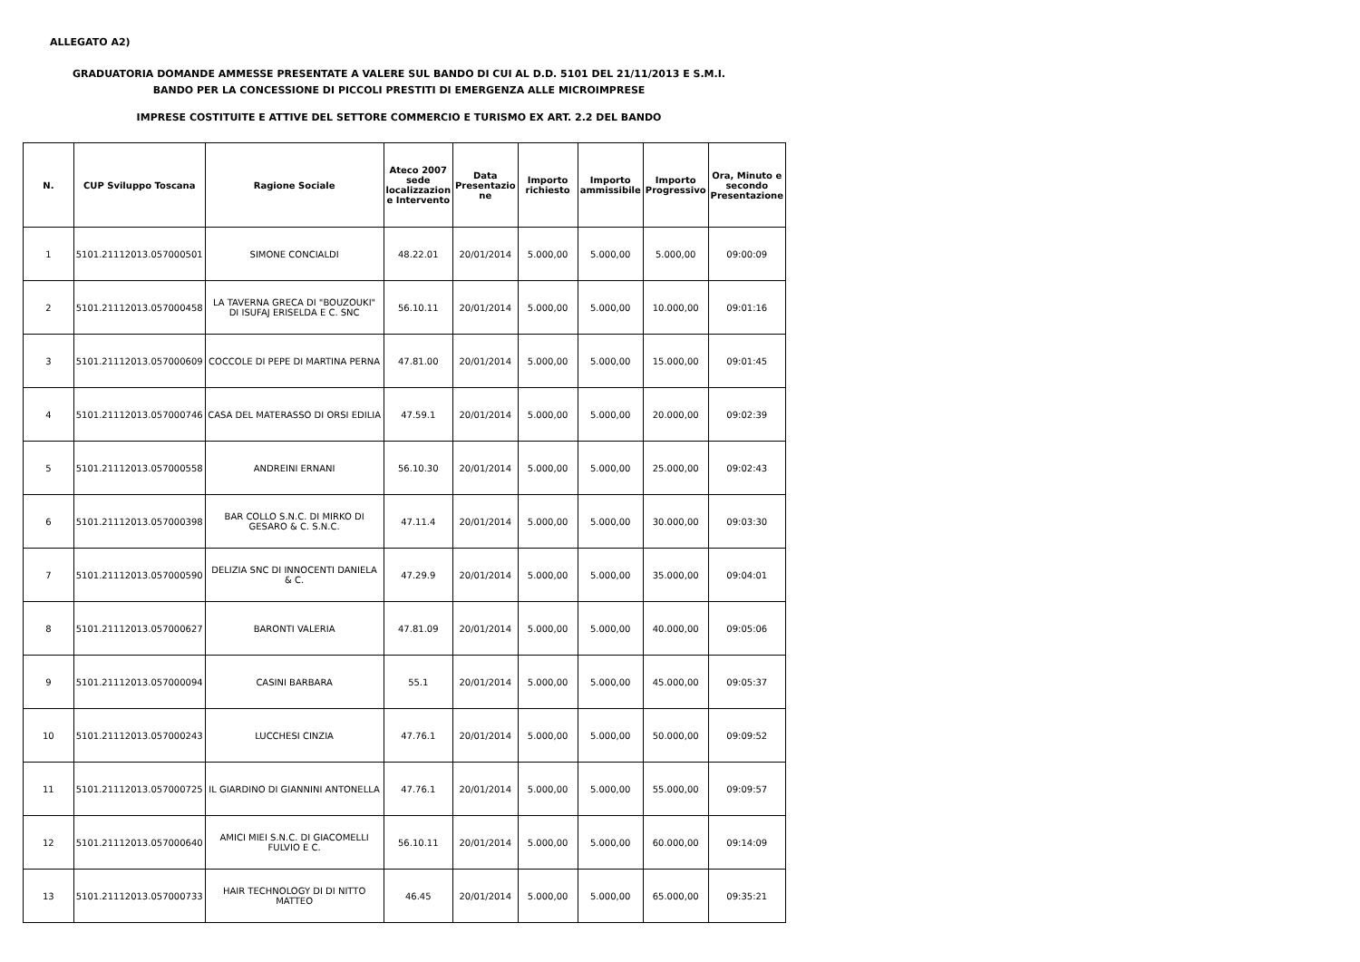ALLEGATO A2)
GRADUATORIA DOMANDE AMMESSE PRESENTATE A VALERE SUL BANDO DI CUI AL D.D. 5101 DEL 21/11/2013 E S.M.I.
BANDO PER LA CONCESSIONE DI PICCOLI PRESTITI DI EMERGENZA ALLE MICROIMPRESE
IMPRESE COSTITUITE E ATTIVE DEL SETTORE COMMERCIO E TURISMO EX ART. 2.2 DEL BANDO
| N. | CUP Sviluppo Toscana | Ragione Sociale | Ateco 2007 sede localizzazion e Intervento | Data Presentazio ne | Importo richiesto | Importo ammissibile | Importo Progressivo | Ora, Minuto e secondo Presentazione |
| --- | --- | --- | --- | --- | --- | --- | --- | --- |
| 1 | 5101.21112013.057000501 | SIMONE CONCIALDI | 48.22.01 | 20/01/2014 | 5.000,00 | 5.000,00 | 5.000,00 | 09:00:09 |
| 2 | 5101.21112013.057000458 | LA TAVERNA GRECA DI "BOUZOUKI" DI ISUFAJ ERISELDA E C. SNC | 56.10.11 | 20/01/2014 | 5.000,00 | 5.000,00 | 10.000,00 | 09:01:16 |
| 3 | 5101.21112013.057000609 | COCCOLE DI PEPE DI MARTINA PERNA | 47.81.00 | 20/01/2014 | 5.000,00 | 5.000,00 | 15.000,00 | 09:01:45 |
| 4 | 5101.21112013.057000746 | CASA DEL MATERASSO DI ORSI EDILIA | 47.59.1 | 20/01/2014 | 5.000,00 | 5.000,00 | 20.000,00 | 09:02:39 |
| 5 | 5101.21112013.057000558 | ANDREINI ERNANI | 56.10.30 | 20/01/2014 | 5.000,00 | 5.000,00 | 25.000,00 | 09:02:43 |
| 6 | 5101.21112013.057000398 | BAR COLLO S.N.C. DI MIRKO DI GESARO & C. S.N.C. | 47.11.4 | 20/01/2014 | 5.000,00 | 5.000,00 | 30.000,00 | 09:03:30 |
| 7 | 5101.21112013.057000590 | DELIZIA SNC DI INNOCENTI DANIELA & C. | 47.29.9 | 20/01/2014 | 5.000,00 | 5.000,00 | 35.000,00 | 09:04:01 |
| 8 | 5101.21112013.057000627 | BARONTI VALERIA | 47.81.09 | 20/01/2014 | 5.000,00 | 5.000,00 | 40.000,00 | 09:05:06 |
| 9 | 5101.21112013.057000094 | CASINI BARBARA | 55.1 | 20/01/2014 | 5.000,00 | 5.000,00 | 45.000,00 | 09:05:37 |
| 10 | 5101.21112013.057000243 | LUCCHESI CINZIA | 47.76.1 | 20/01/2014 | 5.000,00 | 5.000,00 | 50.000,00 | 09:09:52 |
| 11 | 5101.21112013.057000725 | IL GIARDINO DI GIANNINI ANTONELLA | 47.76.1 | 20/01/2014 | 5.000,00 | 5.000,00 | 55.000,00 | 09:09:57 |
| 12 | 5101.21112013.057000640 | AMICI MIEI S.N.C. DI GIACOMELLI FULVIO E C. | 56.10.11 | 20/01/2014 | 5.000,00 | 5.000,00 | 60.000,00 | 09:14:09 |
| 13 | 5101.21112013.057000733 | HAIR TECHNOLOGY DI DI NITTO MATTEO | 46.45 | 20/01/2014 | 5.000,00 | 5.000,00 | 65.000,00 | 09:35:21 |